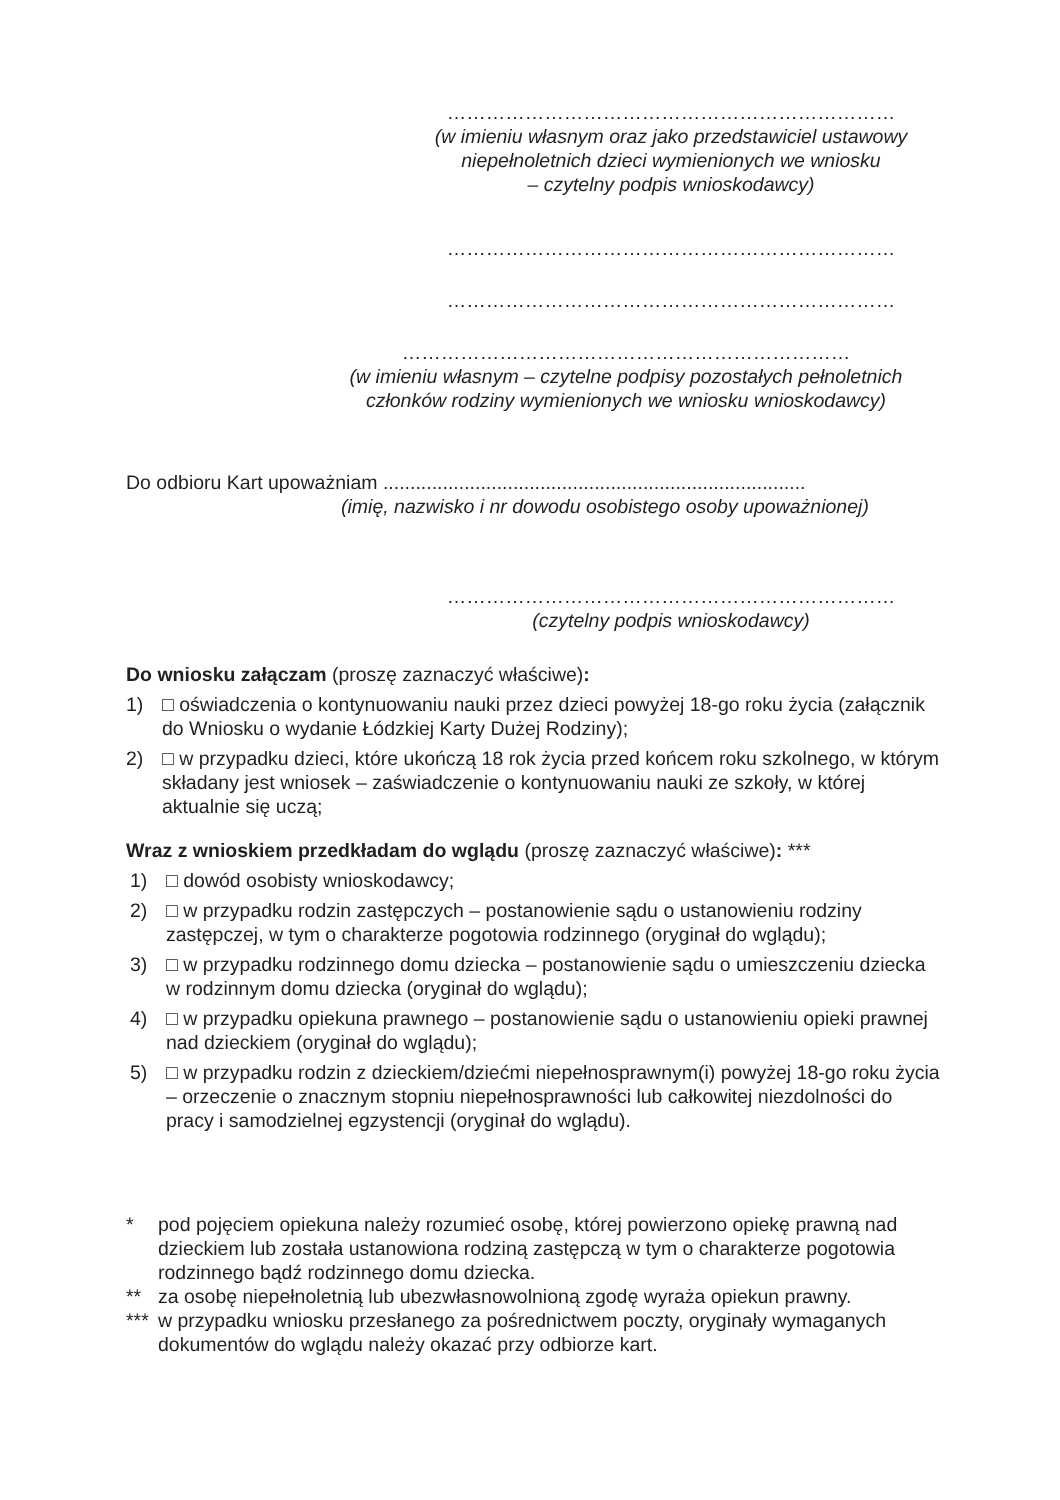……………………………………………………………
(w imieniu własnym oraz jako przedstawiciel ustawowy
niepełnoletnich dzieci wymienionych we wniosku
– czytelny podpis wnioskodawcy)
……………………………………………………………
……………………………………………………………
……………………………………………………………
(w imieniu własnym – czytelne podpisy pozostałych pełnoletnich
członków rodziny wymienionych we wniosku wnioskodawcy)
Do odbioru Kart upoważniam ..............................................................................
(imię, nazwisko i nr dowodu osobistego osoby upoważnionej)
……………………………………………………………
(czytelny podpis wnioskodawcy)
Do wniosku załączam (proszę zaznaczyć właściwe):
1) □ oświadczenia o kontynuowaniu nauki przez dzieci powyżej 18-go roku życia (załącznik do Wniosku o wydanie Łódzkiej Karty Dużej Rodziny);
2) □ w przypadku dzieci, które ukończą 18 rok życia przed końcem roku szkolnego, w którym składany jest wniosek – zaświadczenie o kontynuowaniu nauki ze szkoły, w której aktualnie się uczą;
Wraz z wnioskiem przedkładam do wglądu (proszę zaznaczyć właściwe): ***
1) □ dowód osobisty wnioskodawcy;
2) □ w przypadku rodzin zastępczych – postanowienie sądu o ustanowieniu rodziny zastępczej, w tym o charakterze pogotowia rodzinnego (oryginał do wglądu);
3) □ w przypadku rodzinnego domu dziecka – postanowienie sądu o umieszczeniu dziecka w rodzinnym domu dziecka (oryginał do wglądu);
4) □ w przypadku opiekuna prawnego – postanowienie sądu o ustanowieniu opieki prawnej nad dzieckiem (oryginał do wglądu);
5) □ w przypadku rodzin z dzieckiem/dziećmi niepełnosprawnym(i) powyżej 18-go roku życia – orzeczenie o znacznym stopniu niepełnosprawności lub całkowitej niezdolności do pracy i samodzielnej egzystencji (oryginał do wglądu).
* pod pojęciem opiekuna należy rozumieć osobę, której powierzono opiekę prawną nad dzieckiem lub została ustanowiona rodziną zastępczą w tym o charakterze pogotowia rodzinnego bądź rodzinnego domu dziecka.
** za osobę niepełnoletnią lub ubezwłasnowolnioną zgodę wyraża opiekun prawny.
*** w przypadku wniosku przesłanego za pośrednictwem poczty, oryginały wymaganych dokumentów do wglądu należy okazać przy odbiorze kart.